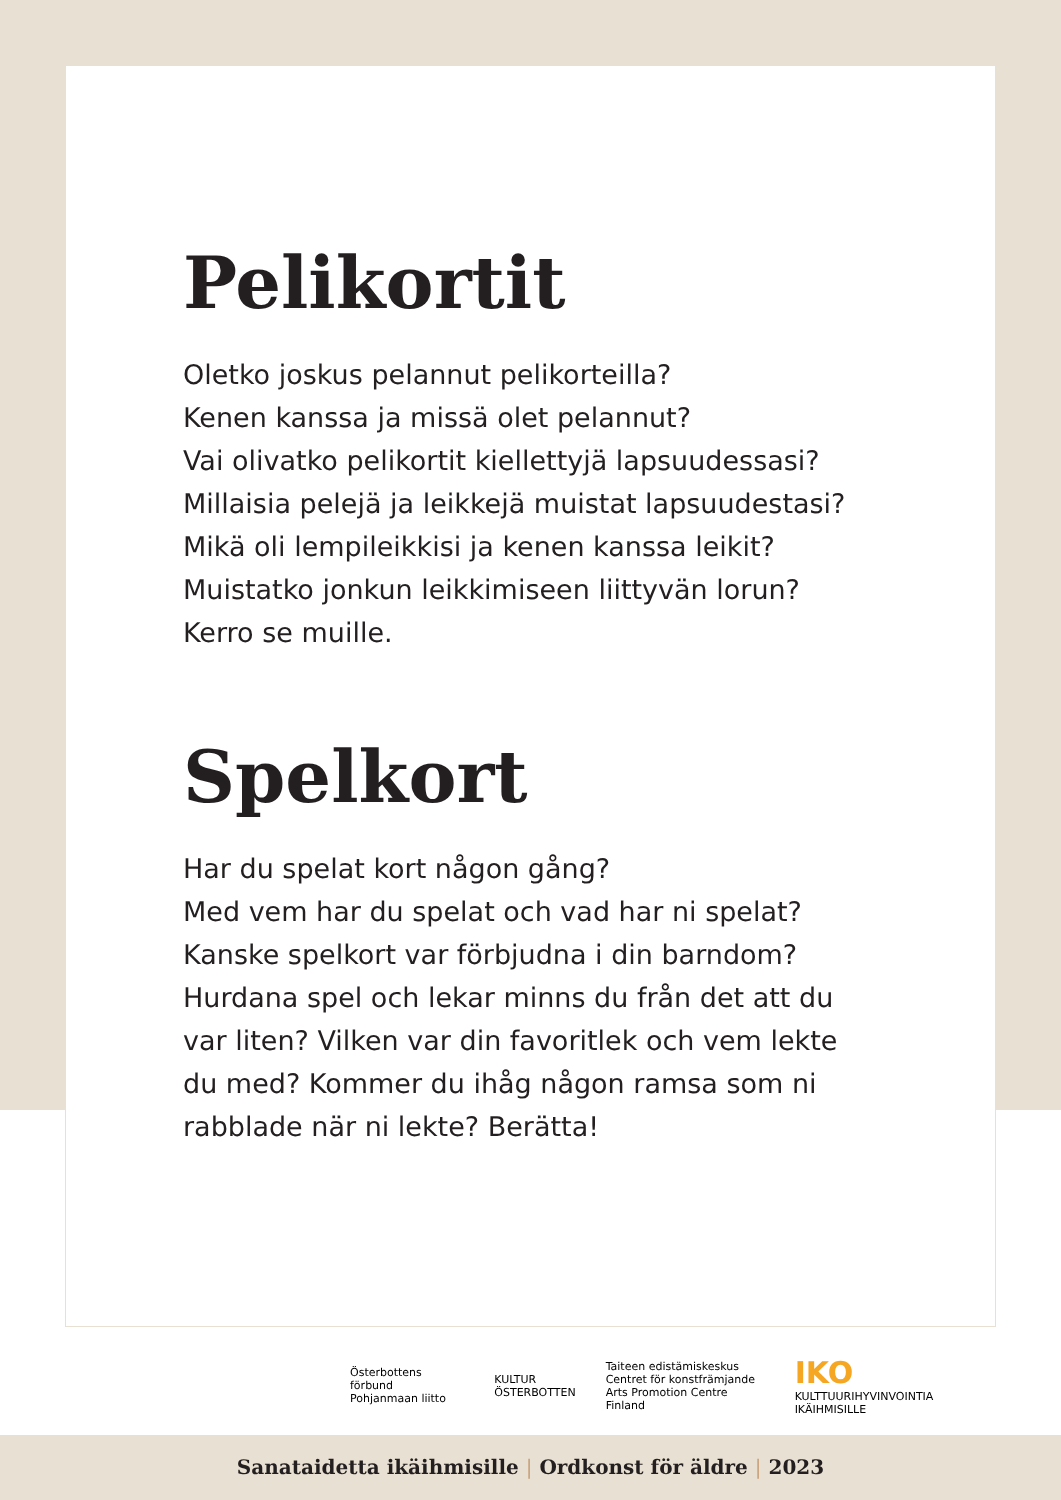Pelikortit
Oletko joskus pelannut pelikorteilla?
Kenen kanssa ja missä olet pelannut?
Vai olivatko pelikortit kiellettyjä lapsuudessasi?
Millaisia pelejä ja leikkejä muistat lapsuudestasi?
Mikä oli lempileikkisi ja kenen kanssa leikit?
Muistatko jonkun leikkimiseen liittyvän lorun?
Kerro se muille.
Spelkort
Har du spelat kort någon gång?
Med vem har du spelat och vad har ni spelat?
Kanske spelkort var förbjudna i din barndom?
Hurdana spel och lekar minns du från det att du var liten? Vilken var din favoritlek och vem lekte du med? Kommer du ihåg någon ramsa som ni rabblade när ni lekte? Berätta!
Österbottens förbund
Pohjanmaan liitto
KULTUR
ÖSTERBOTTEN
Taiteen edistämiskeskus
Centret för konstfrämjande
Arts Promotion Centre Finland
IKO
KULTTUURIHYVINVOINTIA IKÄIHMISILLE
Sanataidetta ikäihmisille | Ordkonst för äldre | 2023